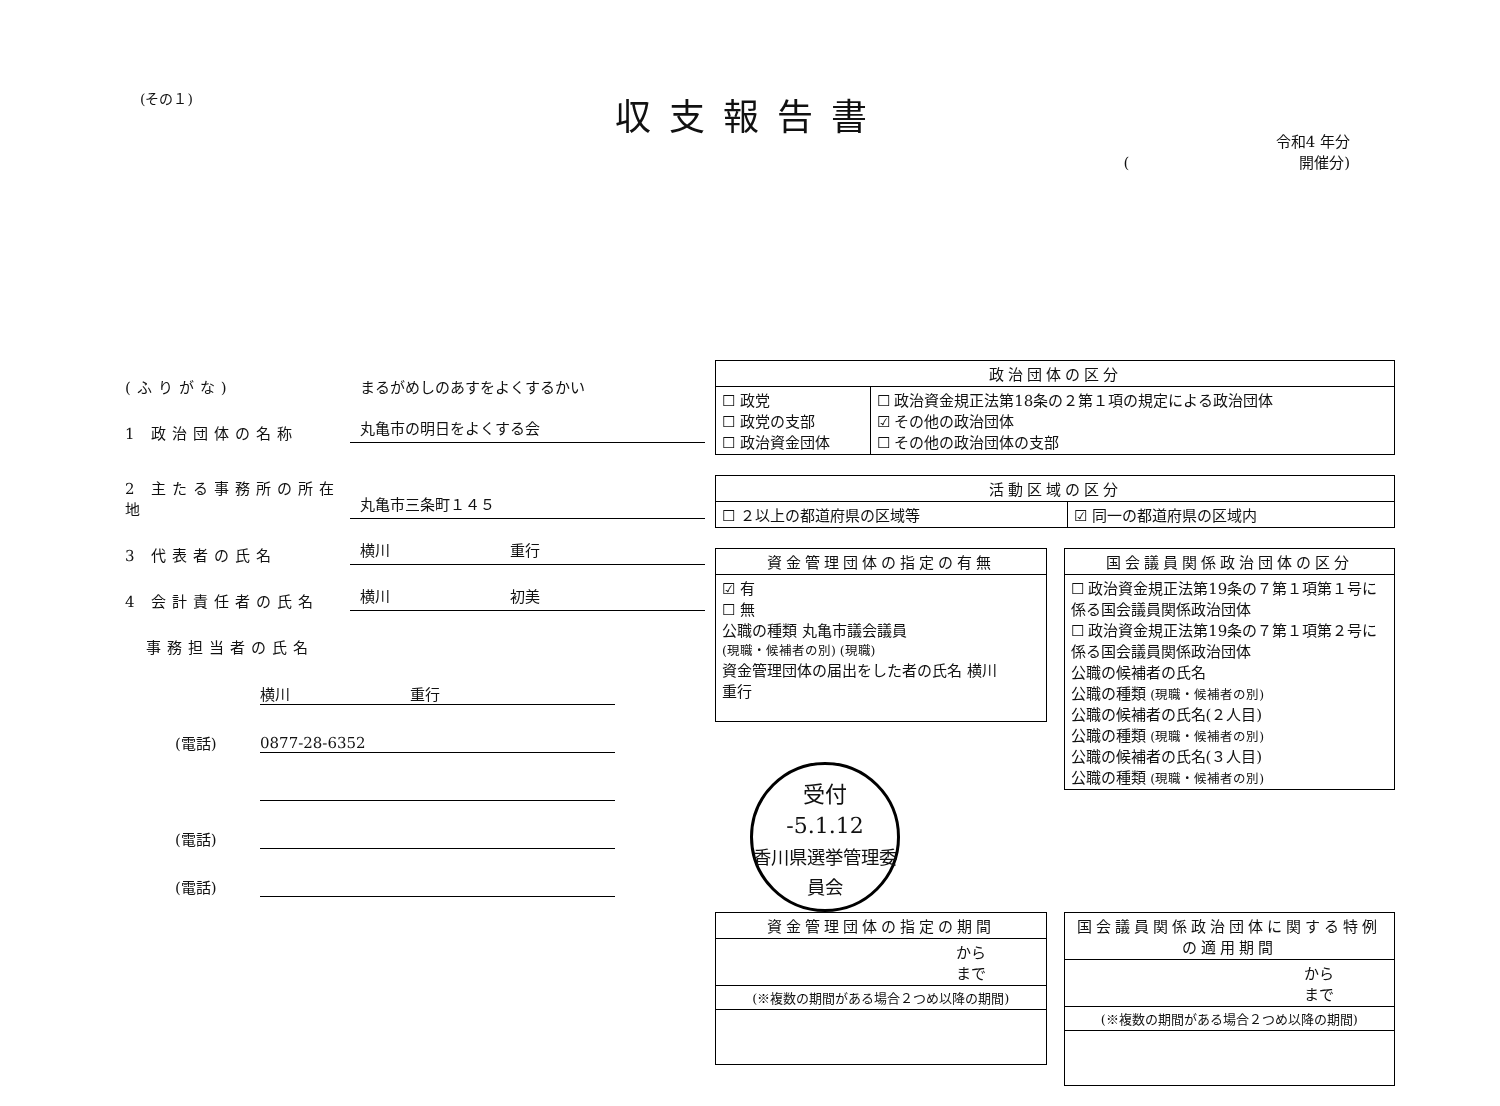(その１)
収支報告書
令和4 年分
( 　　　　　　　　　　　開催分)
(ふりがな) まるがめしのあすをよくするかい
1 政治団体の名称 丸亀市の明日をよくする会
2 主たる事務所の所在地 丸亀市三条町１４５
3 代表者の氏名 横川　　　　　　　　重行
4 会計責任者の氏名 横川　　　　　　　　初美
　事務担当者の氏名
横川　　　　　　　　重行
(電話)
0877-28-6352
(電話)
(電話)
| 政治団体の区分 | |
| --- | --- |
| ☐ 政党 ☐ 政党の支部 ☐ 政治資金団体 | ☐ 政治資金規正法第18条の２第１項の規定による政治団体 ☑ その他の政治団体 ☐ その他の政治団体の支部 |
| 活動区域の区分 | |
| --- | --- |
| ☐ ２以上の都道府県の区域等 | ☑ 同一の都道府県の区域内 |
| 資金管理団体の指定の有無 |
| --- |
| ☑ 有 ☐ 無 公職の種類 丸亀市議会議員 (現職・候補者の別) (現職) 資金管理団体の届出をした者の氏名 横川 重行 |
受付
-5.1.12
香川県選挙管理委員会
| 国会議員関係政治団体の区分 |
| --- |
| ☐ 政治資金規正法第19条の７第１項第１号に係る国会議員関係政治団体 ☐ 政治資金規正法第19条の７第１項第２号に係る国会議員関係政治団体 公職の候補者の氏名 公職の種類 (現職・候補者の別) 公職の候補者の氏名(２人目) 公職の種類 (現職・候補者の別) 公職の候補者の氏名(３人目) 公職の種類 (現職・候補者の別) |
| 資金管理団体の指定の期間 |
| --- |
| から まで |
| (※複数の期間がある場合２つめ以降の期間) |
| 国会議員関係政治団体に関する特例の適用期間 |
| --- |
| から まで |
| (※複数の期間がある場合２つめ以降の期間) |